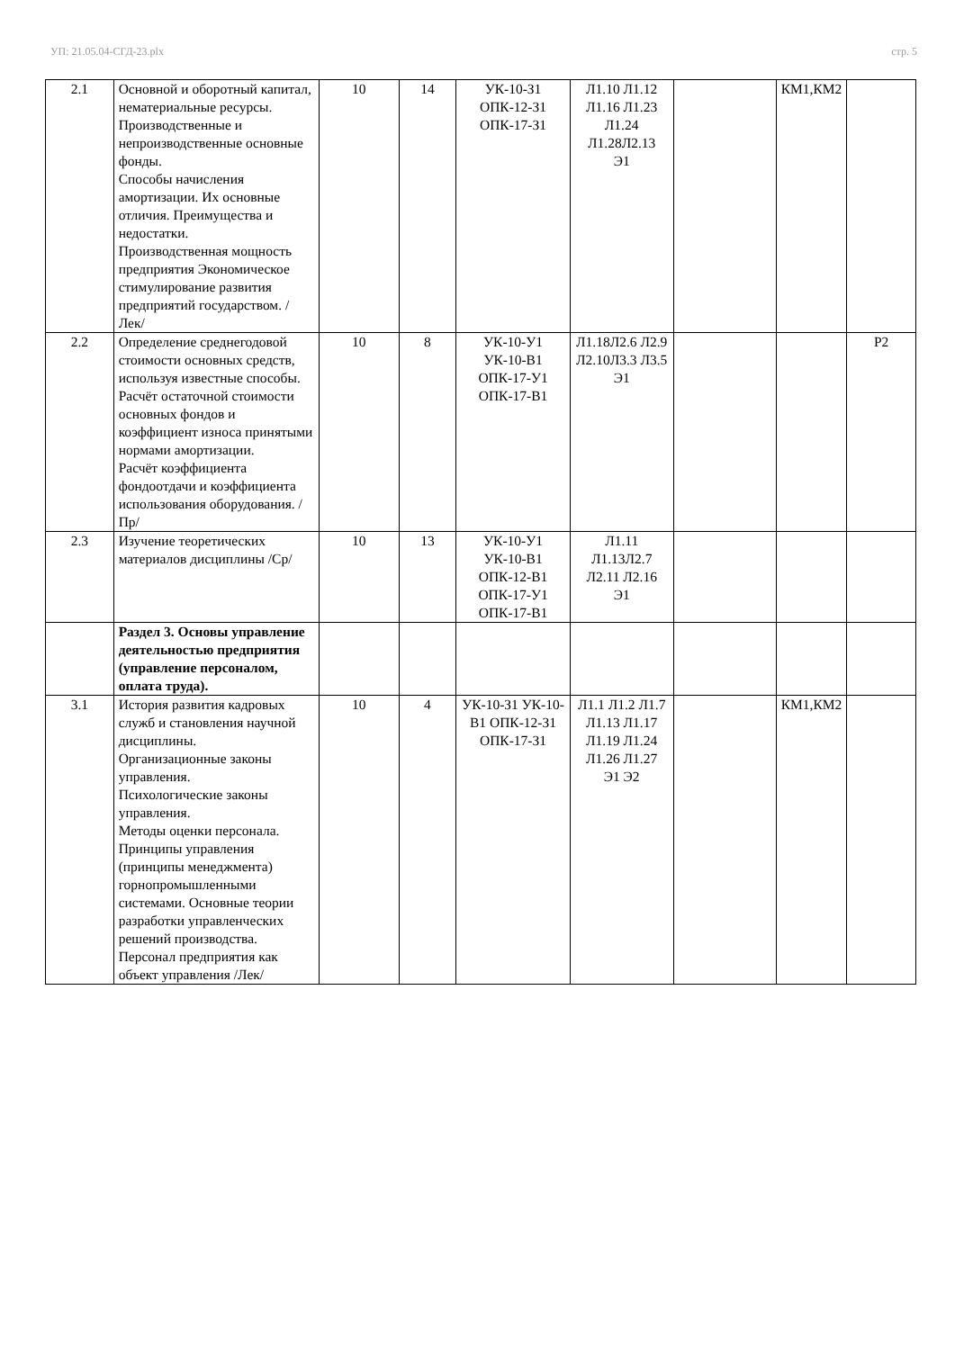УП: 21.05.04-СГД-23.plx стр. 5
| 2.1 | Основной и оборотный капитал, нематериальные ресурсы. Производственные и непроизводственные основные фонды. Способы начисления амортизации. Их основные отличия. Преимущества и недостатки. Производственная мощность предприятия Экономическое стимулирование развития предприятий государством. /Лек/ | 10 | 14 | УК-10-З1 ОПК-12-З1 ОПК-17-З1 | Л1.10 Л1.12 Л1.16 Л1.23 Л1.24 Л1.28Л2.13 Э1 | | КМ1,КМ2 | |
| 2.2 | Определение среднегодовой стоимости основных средств, используя известные способы. Расчёт остаточной стоимости основных фондов и коэффициент износа принятыми нормами амортизации. Расчёт коэффициента фондоотдачи и коэффициента использования оборудования. /Пр/ | 10 | 8 | УК-10-У1 УК-10-В1 ОПК-17-У1 ОПК-17-В1 | Л1.18Л2.6 Л2.9 Л2.10Л3.3 Л3.5 Э1 | | | Р2 |
| 2.3 | Изучение теоретических материалов дисциплины /Ср/ | 10 | 13 | УК-10-У1 УК-10-В1 ОПК-12-В1 ОПК-17-У1 ОПК-17-В1 | Л1.11 Л1.13Л2.7 Л2.11 Л2.16 Э1 | | | |
| | Раздел 3. Основы управление деятельностью предприятия (управление персоналом, оплата труда). | | | | | | | |
| 3.1 | История развития кадровых служб и становления научной дисциплины. Организационные законы управления. Психологические законы управления. Методы оценки персонала. Принципы управления (принципы менеджмента) горнопромышленными системами. Основные теории разработки управленческих решений производства. Персонал предприятия как объект управления /Лек/ | 10 | 4 | УК-10-З1 УК-10-В1 ОПК-12-З1 ОПК-17-З1 | Л1.1 Л1.2 Л1.7 Л1.13 Л1.17 Л1.19 Л1.24 Л1.26 Л1.27 Э1 Э2 | | КМ1,КМ2 | |